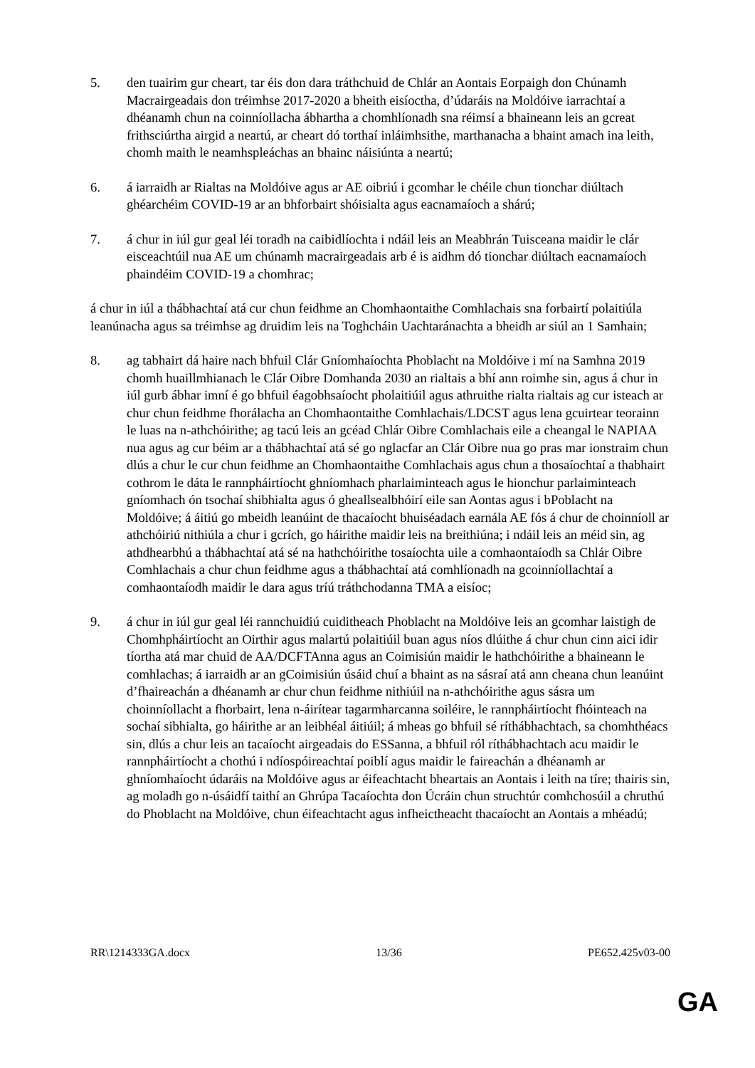5. den tuairim gur cheart, tar éis don dara tráthchuid de Chlár an Aontais Eorpaigh don Chúnamh Macrairgeadais don tréimhse 2017-2020 a bheith eisíoctha, d’údaráis na Moldóive iarrachtaí a dhéanamh chun na coinníollacha ábhartha a chomhlíonadh sna réimsí a bhaineann leis an gcreat frithsciúrtha airgid a neartú, ar cheart dó torthaí inláimhsithe, marthanacha a bhaint amach ina leith, chomh maith le neamhspleáchas an bhainc náisiúnta a neartú;
6. á iarraidh ar Rialtas na Moldóive agus ar AE oibriú i gcomhar le chéile chun tionchar diúltach ghéarchéim COVID-19 ar an bhforbairt shóisialta agus eacnamaíoch a shárú;
7. á chur in iúl gur geal léi toradh na caibidlíochta i ndáil leis an Meabhrán Tuisceana maidir le clár eisceachtúil nua AE um chúnamh macrairgeadais arb é is aidhm dó tionchar diúltach eacnamaíoch phaindéim COVID-19 a chomhrac;
á chur in iúl a thábhachtaí atá cur chun feidhme an Chomhaontaithe Comhlachais sna forbairtí polaitiúla leanúnacha agus sa tréimhse ag druidim leis na Toghcháin Uachtaránachta a bheidh ar siúl an 1 Samhain;
8. ag tabhairt dá haire nach bhfuil Clár Gníomhaíochta Phoblacht na Moldóive i mí na Samhna 2019 chomh huaillmhianach le Clár Oibre Domhanda 2030 an rialtais a bhí ann roimhe sin, agus á chur in iúl gurb ábhar imní é go bhfuil éagobhsaíocht pholaitiúil agus athruithe rialta rialtais ag cur isteach ar chur chun feidhme fhorálacha an Chomhaontaithe Comhlachais/LDCST agus lena gcuirtear teorainn le luas na n-athchóirithe; ag tacú leis an gcéad Chlár Oibre Comhlachais eile a cheangal le NAPIAA nua agus ag cur béim ar a thábhachtaí atá sé go nglacfar an Clár Oibre nua go pras mar ionstraim chun dlús a chur le cur chun feidhme an Chomhaontaithe Comhlachais agus chun a thosaíochtaí a thabhairt cothrom le dáta le rannpháirtíocht ghníomhach pharlaiminteach agus le hionchur parlaiminteach gníomhach ón tsochaí shibhialta agus ó gheallsealbhóirí eile san Aontas agus i bPoblacht na Moldóive; á áitiú go mbeidh leanúint de thacaíocht bhuiséadach earnála AE fós á chur de choinníoll ar athchóiriú nithiúla a chur i gcrích, go háirithe maidir leis na breithiúna; i ndáil leis an méid sin, ag athdhearbhú a thábhachtaí atá sé na hathchóirithe tosaíochta uile a comhaontaíodh sa Chlár Oibre Comhlachais a chur chun feidhme agus a thábhachtaí atá comhlíonadh na gcoinníollachtaí a comhaontaíodh maidir le dara agus tríú tráthchodanna TMA a eisíoc;
9. á chur in iúl gur geal léi rannchuidiú cuiditheach Phoblacht na Moldóive leis an gcomhar laistigh de Chomhpháirtíocht an Oirthir agus malartú polaitiúil buan agus níos dlúithe á chur chun cinn aici idir tíortha atá mar chuid de AA/DCFTAnna agus an Coimisiún maidir le hathchóirithe a bhaineann le comhlachas; á iarraidh ar an gCoimisiún úsáid chuí a bhaint as na sásraí atá ann cheana chun leanúint d’fhaireachán a dhéanamh ar chur chun feidhme nithiúil na n-athchóirithe agus sásra um choinníollacht a fhorbairt, lena n-áirítear tagarmharcanna soiléire, le rannpháirtíocht fhóinteach na sochaí sibhialta, go háirithe ar an leibhéal áitiúil; á mheas go bhfuil sé ríthábhachtach, sa chomhthéacs sin, dlús a chur leis an tacaíocht airgeadais do ESSanna, a bhfuil ról ríthábhachtach acu maidir le rannpháirtíocht a chothú i ndíospóireachtaí poiblí agus maidir le faireachán a dhéanamh ar ghníomhaíocht údaráis na Moldóive agus ar éifeachtacht bheartais an Aontais i leith na tíre; thairis sin, ag moladh go n-úsáidfí taithí an Ghrúpa Tacaíochta don Úcráin chun struchtúr comhchosúil a chruthú do Phoblacht na Moldóive, chun éifeachtacht agus infheictheacht thacaíocht an Aontais a mhéadú;
RR\1214333GA.docx 13/36 PE652.425v03-00
GA